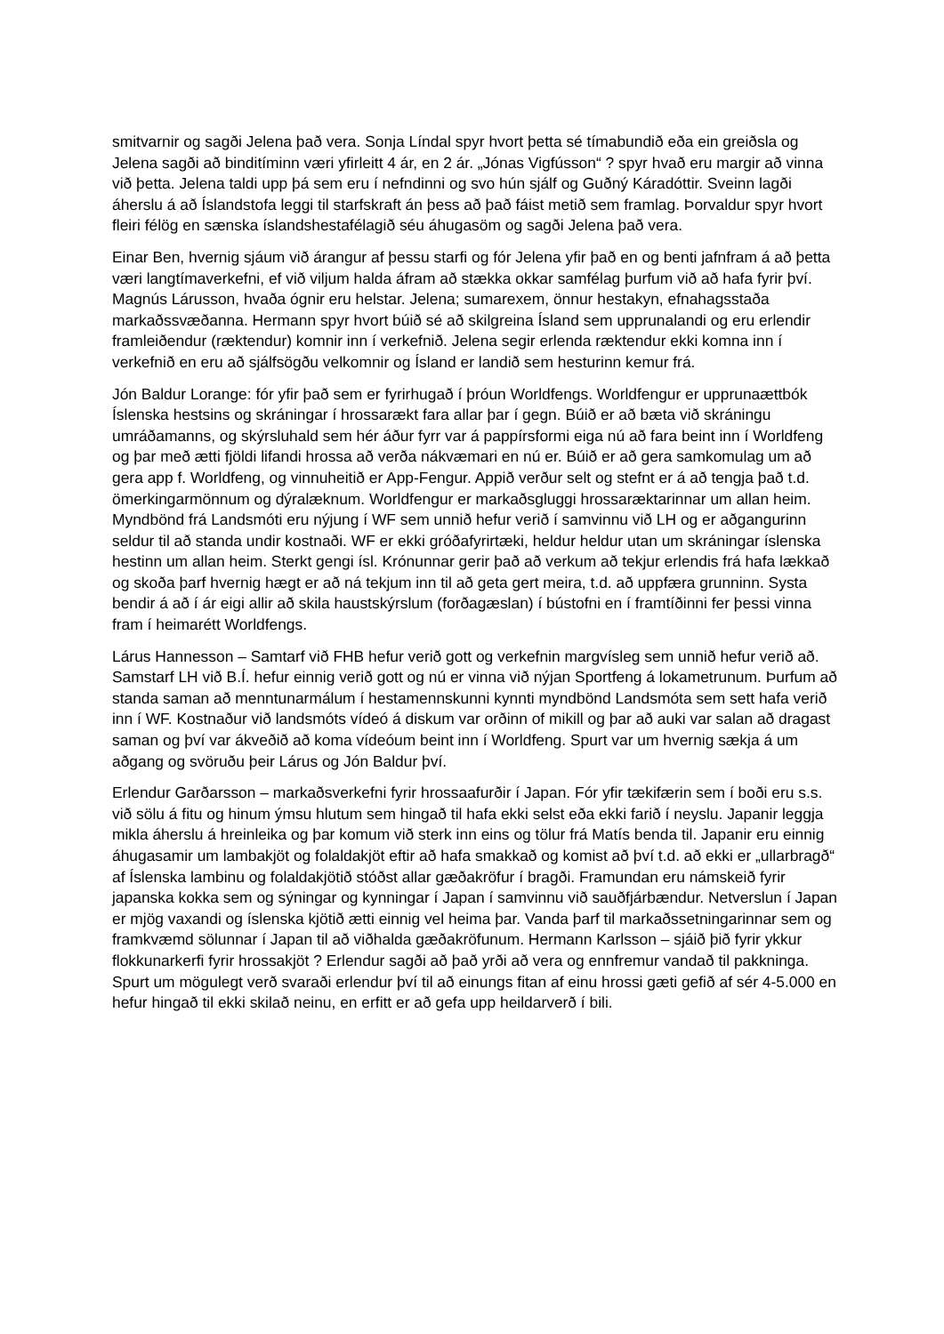smitvarnir og sagði Jelena það vera. Sonja Líndal spyr hvort þetta sé tímabundið eða ein greiðsla og Jelena sagði að binditíminn væri yfirleitt 4 ár, en 2 ár. „Jónas Vigfússon“ ? spyr hvað eru margir að vinna við þetta. Jelena taldi upp þá sem eru í nefndinni og svo hún sjálf og Guðný Káradóttir. Sveinn lagði áherslu á að Íslandstofa leggi til starfskraft án þess að það fáist metið sem framlag. Þorvaldur spyr hvort fleiri félög en sænska íslandshestafélagið séu áhugasöm og sagði Jelena það vera.
Einar Ben, hvernig sjáum við árangur af þessu starfi og fór Jelena yfir það en og benti jafnfram á að þetta væri langtímaverkefni, ef við viljum halda áfram að stækka okkar samfélag þurfum við að hafa fyrir því. Magnús Lárusson, hvaða ógnir eru helstar. Jelena; sumarexem, önnur hestakyn, efnahagsstaða markaðssvæðanna. Hermann spyr hvort búið sé að skilgreina Ísland sem upprunalandi og eru erlendir framleiðendur (ræktendur) komnir inn í verkefnið. Jelena segir erlenda ræktendur ekki komna inn í verkefnið en eru að sjálfsögðu velkomnir og Ísland er landið sem hesturinn kemur frá.
Jón Baldur Lorange: fór yfir það sem er fyrirhugað í þróun Worldfengs. Worldfengur er upprunaættbók Íslenska hestsins og skráningar í hrossarækt fara allar þar í gegn. Búið er að bæta við skráningu umráðamanns, og skýrsluhald sem hér áður fyrr var á pappírsformi eiga nú að fara beint inn í Worldfeng og þar með ætti fjöldi lifandi hrossa að verða nákvæmari en nú er. Búið er að gera samkomulag um að gera app f. Worldfeng, og vinnuheitið er App-Fengur. Appið verður selt og stefnt er á að tengja það t.d. ömerkingarmönnum og dýralæknum. Worldfengur er markaðsgluggi hrossaræktarinnar um allan heim. Myndbönd frá Landsmóti eru nýjung í WF sem unnið hefur verið í samvinnu við LH og er aðgangurinn seldur til að standa undir kostnaði. WF er ekki gróðafyrirtæki, heldur heldur utan um skráningar íslenska hestinn um allan heim. Sterkt gengi ísl. Krónunnar gerir það að verkum að tekjur erlendis frá hafa lækkað og skoða þarf hvernig hægt er að ná tekjum inn til að geta gert meira, t.d. að uppfæra grunninn. Systa bendir á að í ár eigi allir að skila haustskýrslum (forðagæslan) í bústofni en í framtíðinni fer þessi vinna fram í heimarétt Worldfengs.
Lárus Hannesson – Samtarf við FHB hefur verið gott og verkefnin margvísleg sem unnið hefur verið að. Samstarf LH við B.Í. hefur einnig verið gott og nú er vinna við nýjan Sportfeng á lokametrunum. Þurfum að standa saman að menntunarmálum í hestamennskunni kynnti myndbönd Landsmóta sem sett hafa verið inn í WF. Kostnaður við landsmóts vídeó á diskum var orðinn of mikill og þar að auki var salan að dragast saman og því var ákveðið að koma vídeóum beint inn í Worldfeng. Spurt var um hvernig sækja á um aðgang og svöruðu þeir Lárus og Jón Baldur því.
Erlendur Garðarsson – markaðsverkefni fyrir hrossaafurðir í Japan. Fór yfir tækifærin sem í boði eru s.s. við sölu á fitu og hinum ýmsu hlutum sem hingað til hafa ekki selst eða ekki farið í neyslu. Japanir leggja mikla áherslu á hreinleika og þar komum við sterk inn eins og tölur frá Matís benda til. Japanir eru einnig áhugasamir um lambakjöt og folaldakjöt eftir að hafa smakkað og komist að því t.d. að ekki er „ullarbragð“ af Íslenska lambinu og folaldakjötið stóðst allar gæðakröfur í bragði. Framundan eru námskeið fyrir japanska kokka sem og sýningar og kynningar í Japan í samvinnu við sauðfjárbændur. Netverslun í Japan er mjög vaxandi og íslenska kjötið ætti einnig vel heima þar. Vanda þarf til markaðssetningarinnar sem og framkvæmd sölunnar í Japan til að viðhalda gæðakröfunum. Hermann Karlsson – sjáið þið fyrir ykkur flokkunarkerfi fyrir hrossakjöt ? Erlendur sagði að það yrði að vera og ennfremur vandað til pakkninga. Spurt um mögulegt verð svaraði erlendur því til að einungs fitan af einu hrossi gæti gefið af sér 4-5.000 en hefur hingað til ekki skilað neinu, en erfitt er að gefa upp heildarverð í bili.